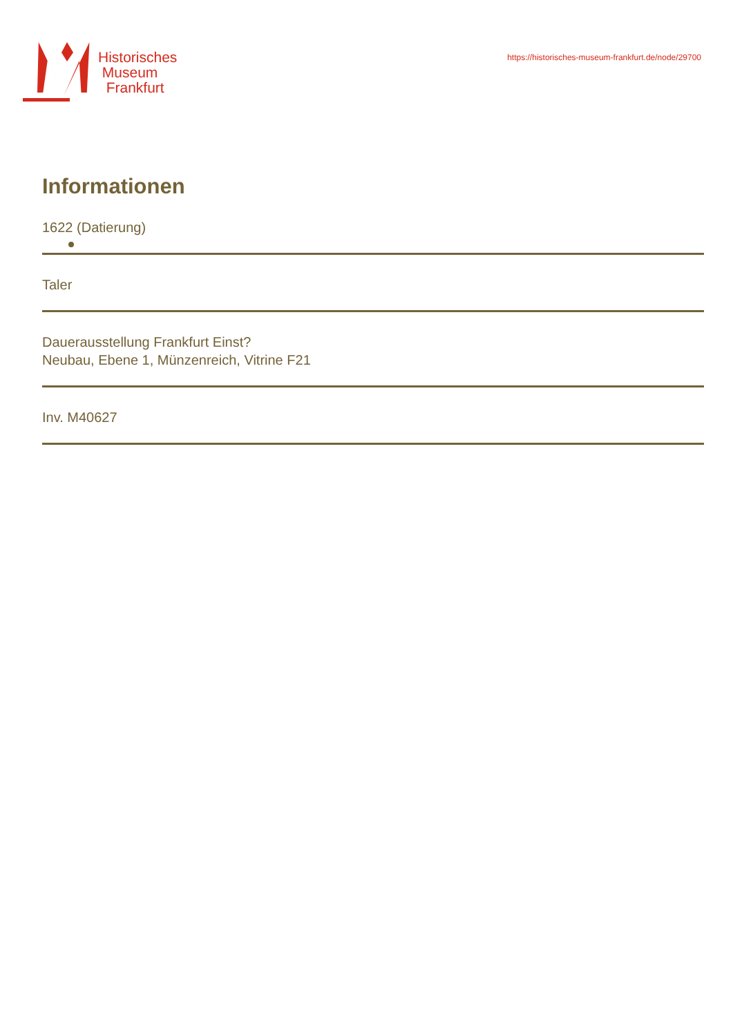Historisches
Museum
Frankfurt
https://historisches-museum-frankfurt.de/node/29700
Informationen
1622 (Datierung)
Taler
Dauerausstellung Frankfurt Einst?
Neubau, Ebene 1, Münzenreich, Vitrine F21
Inv. M40627